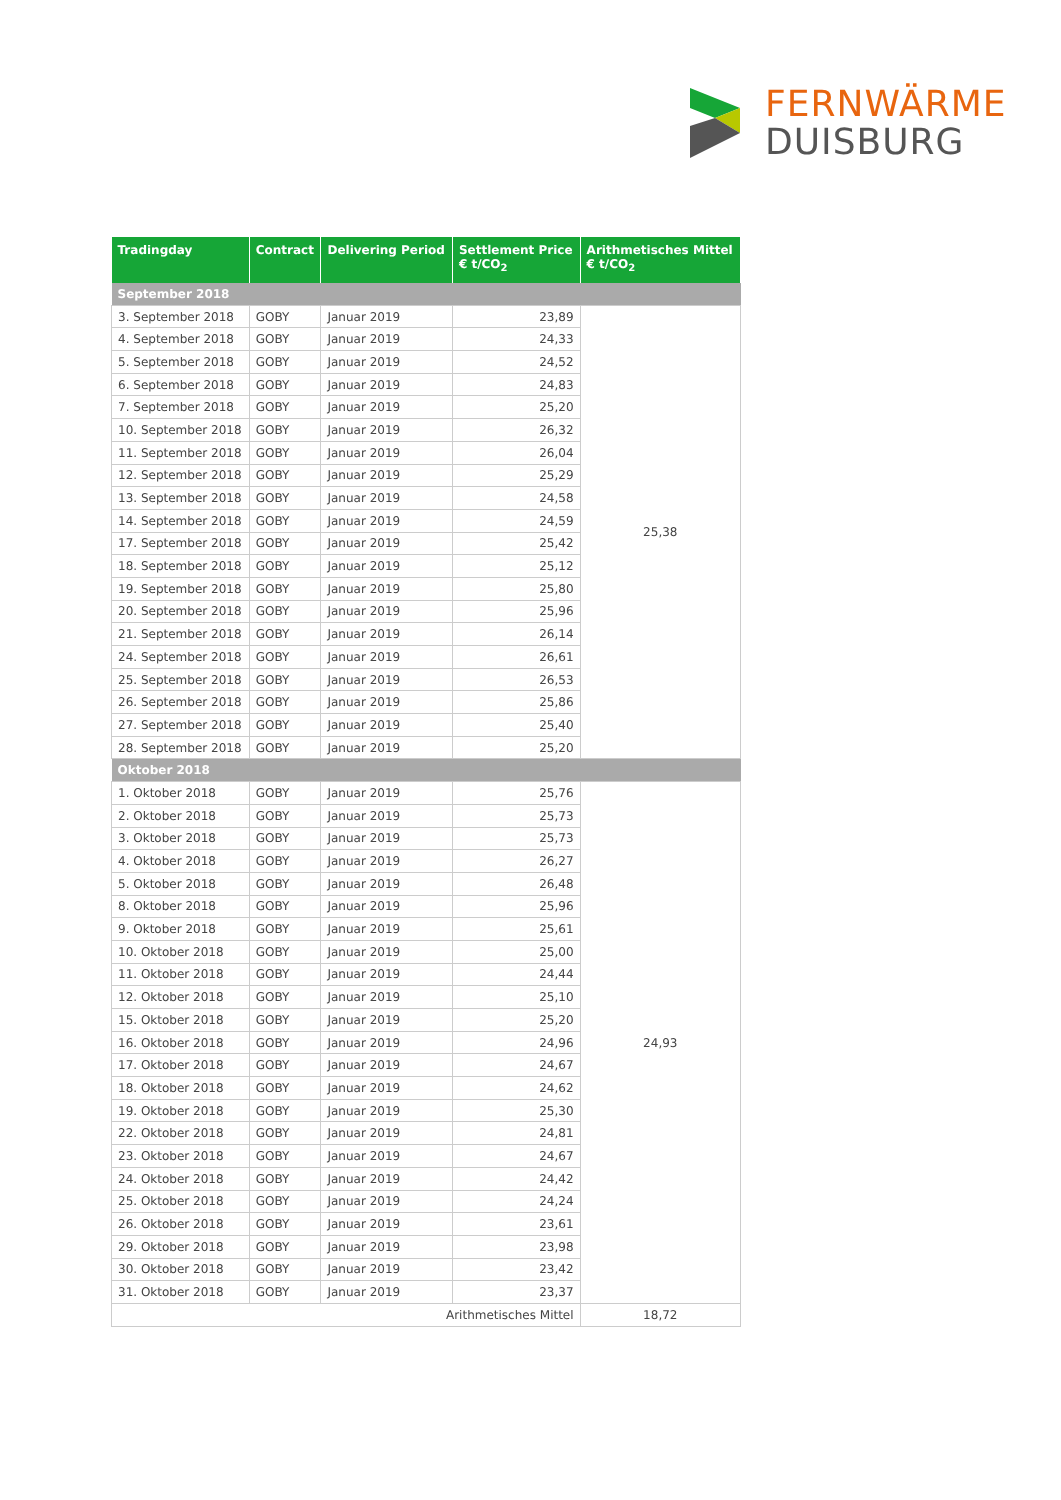FERNWÄRME
DUISBURG
| Tradingday | Contract | Delivering Period | Settlement Price € t/CO<sub>2</sub> | Arithmetisches Mittel € t/CO<sub>2</sub> |
| --- | --- | --- | --- | --- |
| September 2018 | | | | |
| 3. September 2018 | GOBY | Januar 2019 | 23,89 | 25,38 |
| 4. September 2018 | GOBY | Januar 2019 | 24,33 | |
| 5. September 2018 | GOBY | Januar 2019 | 24,52 | |
| 6. September 2018 | GOBY | Januar 2019 | 24,83 | |
| 7. September 2018 | GOBY | Januar 2019 | 25,20 | |
| 10. September 2018 | GOBY | Januar 2019 | 26,32 | |
| 11. September 2018 | GOBY | Januar 2019 | 26,04 | |
| 12. September 2018 | GOBY | Januar 2019 | 25,29 | |
| 13. September 2018 | GOBY | Januar 2019 | 24,58 | |
| 14. September 2018 | GOBY | Januar 2019 | 24,59 | |
| 17. September 2018 | GOBY | Januar 2019 | 25,42 | |
| 18. September 2018 | GOBY | Januar 2019 | 25,12 | |
| 19. September 2018 | GOBY | Januar 2019 | 25,80 | |
| 20. September 2018 | GOBY | Januar 2019 | 25,96 | |
| 21. September 2018 | GOBY | Januar 2019 | 26,14 | |
| 24. September 2018 | GOBY | Januar 2019 | 26,61 | |
| 25. September 2018 | GOBY | Januar 2019 | 26,53 | |
| 26. September 2018 | GOBY | Januar 2019 | 25,86 | |
| 27. September 2018 | GOBY | Januar 2019 | 25,40 | |
| 28. September 2018 | GOBY | Januar 2019 | 25,20 | |
| Oktober 2018 | | | | |
| 1. Oktober 2018 | GOBY | Januar 2019 | 25,76 | 24,93 |
| 2. Oktober 2018 | GOBY | Januar 2019 | 25,73 | |
| 3. Oktober 2018 | GOBY | Januar 2019 | 25,73 | |
| 4. Oktober 2018 | GOBY | Januar 2019 | 26,27 | |
| 5. Oktober 2018 | GOBY | Januar 2019 | 26,48 | |
| 8. Oktober 2018 | GOBY | Januar 2019 | 25,96 | |
| 9. Oktober 2018 | GOBY | Januar 2019 | 25,61 | |
| 10. Oktober 2018 | GOBY | Januar 2019 | 25,00 | |
| 11. Oktober 2018 | GOBY | Januar 2019 | 24,44 | |
| 12. Oktober 2018 | GOBY | Januar 2019 | 25,10 | |
| 15. Oktober 2018 | GOBY | Januar 2019 | 25,20 | |
| 16. Oktober 2018 | GOBY | Januar 2019 | 24,96 | |
| 17. Oktober 2018 | GOBY | Januar 2019 | 24,67 | |
| 18. Oktober 2018 | GOBY | Januar 2019 | 24,62 | |
| 19. Oktober 2018 | GOBY | Januar 2019 | 25,30 | |
| 22. Oktober 2018 | GOBY | Januar 2019 | 24,81 | |
| 23. Oktober 2018 | GOBY | Januar 2019 | 24,67 | |
| 24. Oktober 2018 | GOBY | Januar 2019 | 24,42 | |
| 25. Oktober 2018 | GOBY | Januar 2019 | 24,24 | |
| 26. Oktober 2018 | GOBY | Januar 2019 | 23,61 | |
| 29. Oktober 2018 | GOBY | Januar 2019 | 23,98 | |
| 30. Oktober 2018 | GOBY | Januar 2019 | 23,42 | |
| 31. Oktober 2018 | GOBY | Januar 2019 | 23,37 | |
| Arithmetisches Mittel | | | | 18,72 |